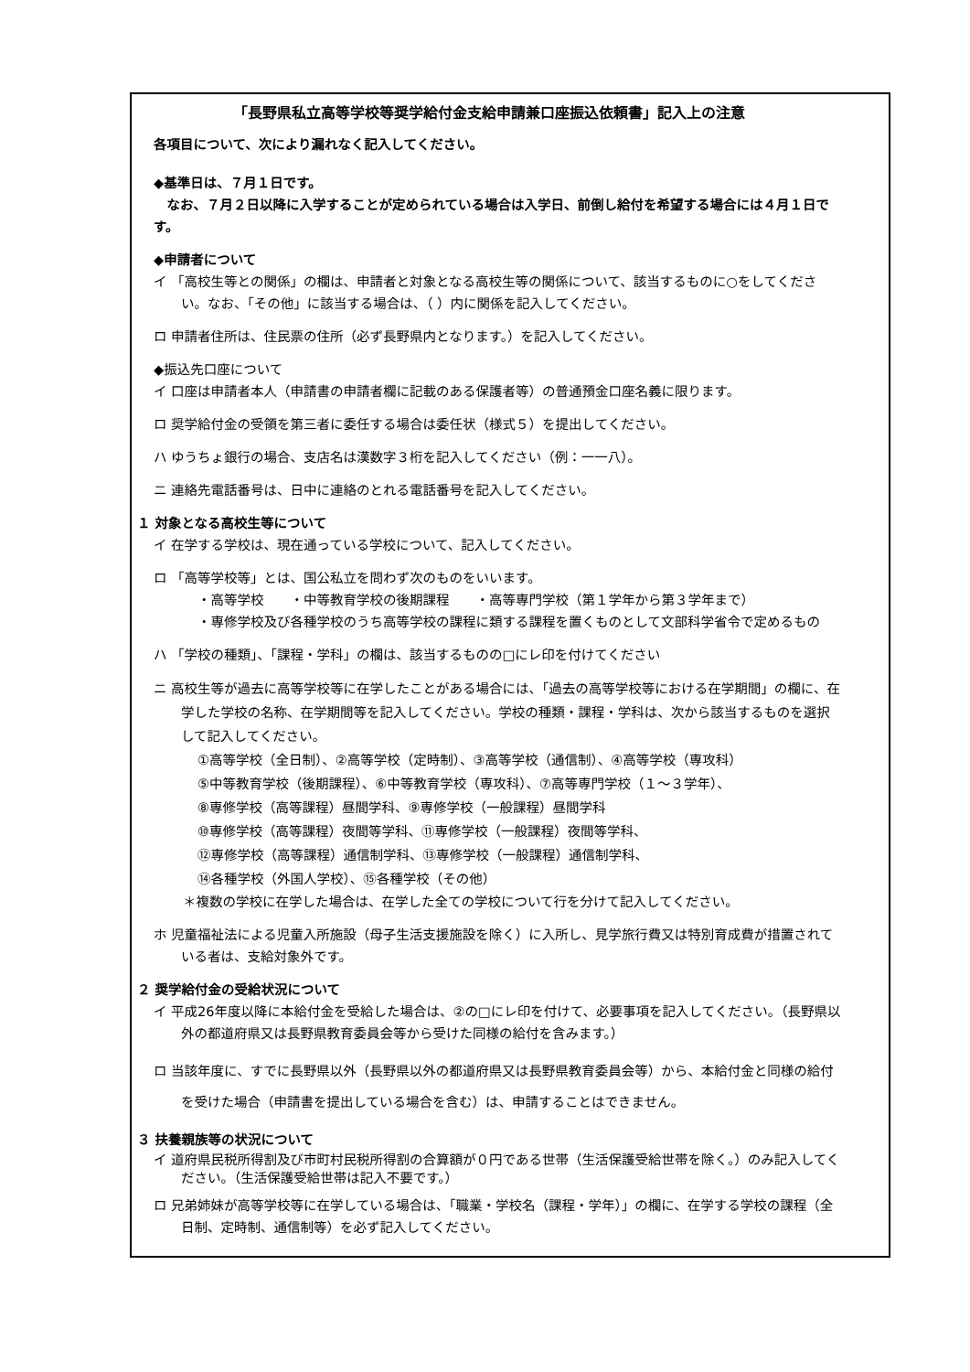「長野県私立高等学校等奨学給付金支給申請兼口座振込依頼書」記入上の注意
各項目について、次により漏れなく記入してください。
◆基準日は、７月１日です。
　なお、７月２日以降に入学することが定められている場合は入学日、前倒し給付を希望する場合には４月１日です。
◆申請者について
イ 「高校生等との関係」の欄は、申請者と対象となる高校生等の関係について、該当するものに○をしてください。なお、「その他」に該当する場合は、（ ）内に関係を記入してください。
ロ 申請者住所は、住民票の住所（必ず長野県内となります。）を記入してください。
◆振込先口座について
イ 口座は申請者本人（申請書の申請者欄に記載のある保護者等）の普通預金口座名義に限ります。
ロ 奨学給付金の受領を第三者に委任する場合は委任状（様式５）を提出してください。
ハ ゆうちょ銀行の場合、支店名は漢数字３桁を記入してください（例：一一八）。
ニ 連絡先電話番号は、日中に連絡のとれる電話番号を記入してください。
１ 対象となる高校生等について
イ 在学する学校は、現在通っている学校について、記入してください。
ロ 「高等学校等」とは、国公私立を問わず次のものをいいます。
・高等学校　　・中等教育学校の後期課程　　・高等専門学校（第１学年から第３学年まで）
・専修学校及び各種学校のうち高等学校の課程に類する課程を置くものとして文部科学省令で定めるもの
ハ 「学校の種類」、「課程・学科」の欄は、該当するものの□にレ印を付けてください
ニ 高校生等が過去に高等学校等に在学したことがある場合には、「過去の高等学校等における在学期間」の欄に、在学した学校の名称、在学期間等を記入してください。学校の種類・課程・学科は、次から該当するものを選択して記入してください。
①高等学校（全日制）、②高等学校（定時制）、③高等学校（通信制）、④高等学校（専攻科）
⑤中等教育学校（後期課程）、⑥中等教育学校（専攻科）、⑦高等専門学校（１～３学年）、
⑧専修学校（高等課程）昼間学科、⑨専修学校（一般課程）昼間学科
⑩専修学校（高等課程）夜間等学科、⑪専修学校（一般課程）夜間等学科、
⑫専修学校（高等課程）通信制学科、⑬専修学校（一般課程）通信制学科、
⑭各種学校（外国人学校）、⑮各種学校（その他）
＊複数の学校に在学した場合は、在学した全ての学校について行を分けて記入してください。
ホ 児童福祉法による児童入所施設（母子生活支援施設を除く）に入所し、見学旅行費又は特別育成費が措置されている者は、支給対象外です。
２ 奨学給付金の受給状況について
イ 平成26年度以降に本給付金を受給した場合は、②の□にレ印を付けて、必要事項を記入してください。（長野県以外の都道府県又は長野県教育委員会等から受けた同様の給付を含みます。）
ロ 当該年度に、すでに長野県以外（長野県以外の都道府県又は長野県教育委員会等）から、本給付金と同様の給付を受けた場合（申請書を提出している場合を含む）は、申請することはできません。
３ 扶養親族等の状況について
イ 道府県民税所得割及び市町村民税所得割の合算額が０円である世帯（生活保護受給世帯を除く。）のみ記入してください。（生活保護受給世帯は記入不要です。）
ロ 兄弟姉妹が高等学校等に在学している場合は、「職業・学校名（課程・学年）」の欄に、在学する学校の課程（全日制、定時制、通信制等）を必ず記入してください。